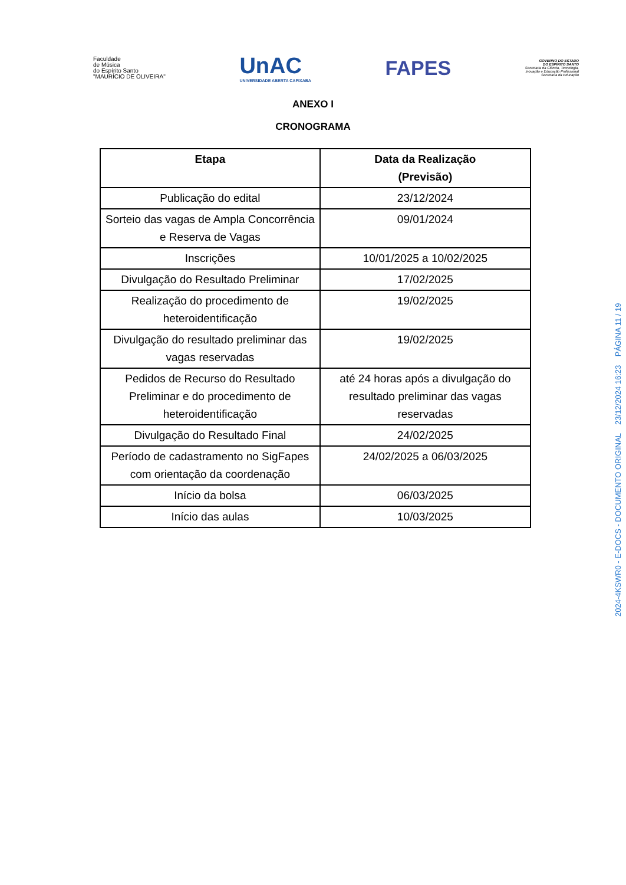Faculdade
de Música
do Espírito Santo
"MAURÍCIO DE OLIVEIRA"
UnAC
UNIVERSIDADE ABERTA CAPIXABA
FAPES
GOVERNO DO ESTADO
DO ESPÍRITO SANTO
Secretaria da Ciência, Tecnologia,
Inovação e Educação Profissional
Secretaria da Educação
ANEXO I
CRONOGRAMA
| Etapa | Data da Realização (Previsão) |
| --- | --- |
| Publicação do edital | 23/12/2024 |
| Sorteio das vagas de Ampla Concorrência e Reserva de Vagas | 09/01/2024 |
| Inscrições | 10/01/2025 a 10/02/2025 |
| Divulgação do Resultado Preliminar | 17/02/2025 |
| Realização do procedimento de heteroidentificação | 19/02/2025 |
| Divulgação do resultado preliminar das vagas reservadas | 19/02/2025 |
| Pedidos de Recurso do Resultado Preliminar e do procedimento de heteroidentificação | até 24 horas após a divulgação do resultado preliminar das vagas reservadas |
| Divulgação do Resultado Final | 24/02/2025 |
| Período de cadastramento no SigFapes com orientação da coordenação | 24/02/2025 a 06/03/2025 |
| Início da bolsa | 06/03/2025 |
| Início das aulas | 10/03/2025 |
2024-4KSWR0 - E-DOCS - DOCUMENTO ORIGINAL 23/12/2024 16:23 PÁGINA 11 / 19